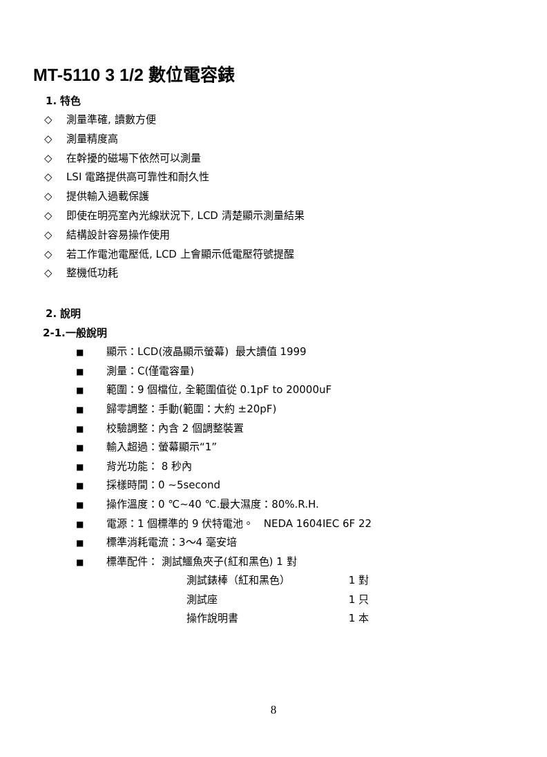MT-5110 3 1/2 數位電容錶
1. 特色
◇ 測量準確, 讀數方便
◇ 測量精度高
◇ 在幹擾的磁場下依然可以測量
◇ LSI 電路提供高可靠性和耐久性
◇ 提供輸入過載保護
◇ 即使在明亮室內光線狀況下, LCD 清楚顯示測量結果
◇ 結構設計容易操作使用
◇ 若工作電池電壓低, LCD 上會顯示低電壓符號提醒
◇ 整機低功耗
2. 說明
2-1.一般說明
■ 顯示：LCD(液晶顯示螢幕) 最大讀值 1999
■ 測量：C(僅電容量)
■ 範圍：9 個檔位, 全範圍值從 0.1pF to 20000uF
■ 歸零調整：手動(範圍：大約 ±20pF)
■ 校驗調整：內含 2 個調整裝置
■ 輸入超過：螢幕顯示“1”
■ 背光功能： 8 秒內
■ 採樣時間：0 ~5second
■ 操作溫度：0 ℃~40 ℃.最大濕度：80%.R.H.
■ 電源：1 個標準的 9 伏特電池。 NEDA 1604IEC 6F 22
■ 標準消耗電流：3～4 毫安培
■ 標準配件： 測試鱷魚夾子(紅和黑色) 1 對
測試錶棒（紅和黑色） 1 對
測試座 1 只
操作說明書 1 本
8